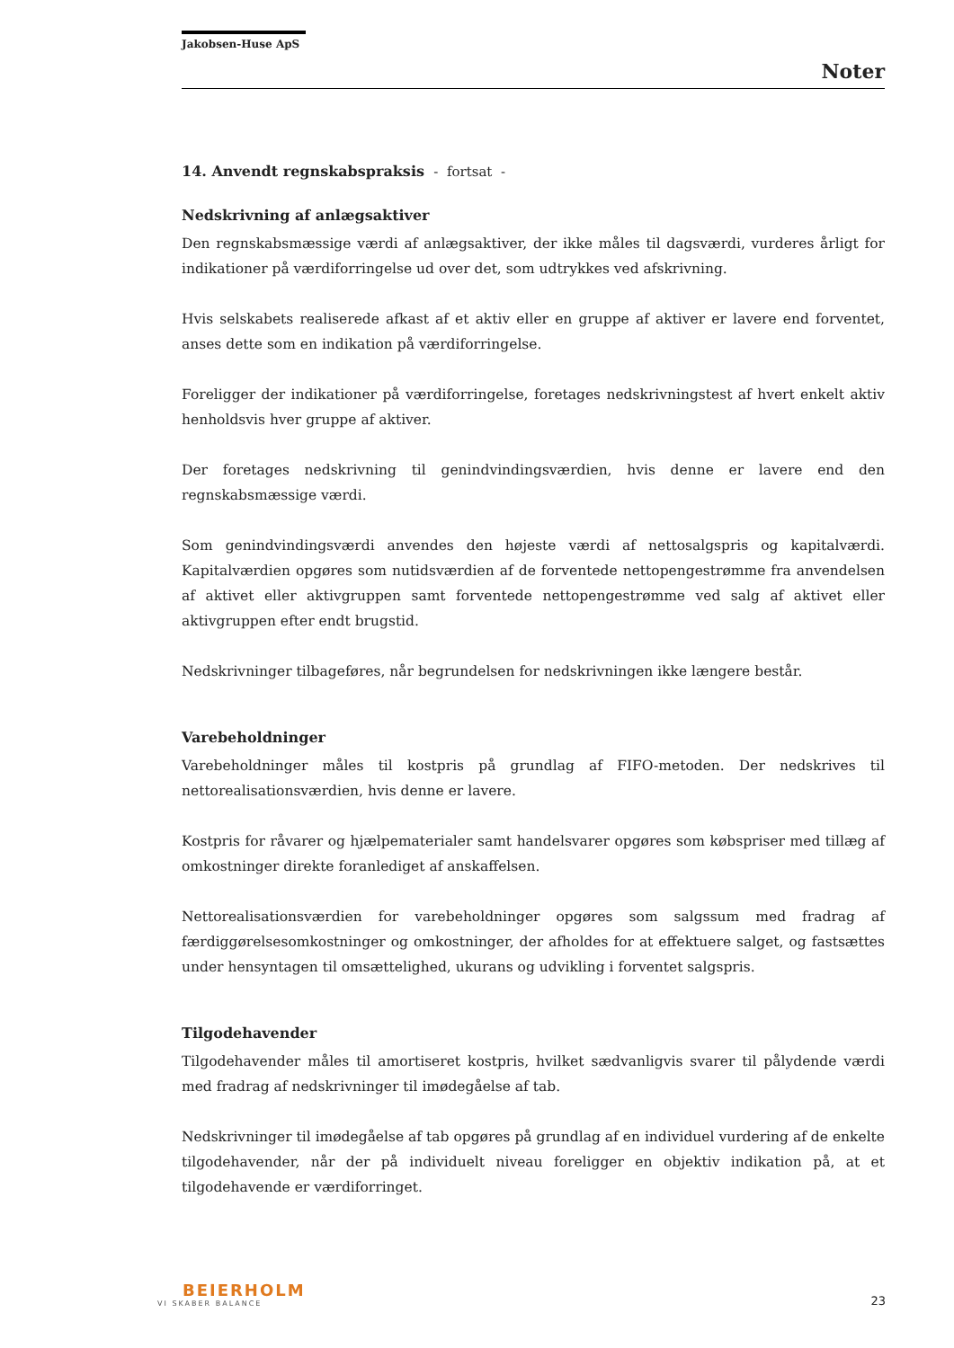Jakobsen-Huse ApS
Noter
14. Anvendt regnskabspraksis - fortsat -
Nedskrivning af anlægsaktiver
Den regnskabsmæssige værdi af anlægsaktiver, der ikke måles til dagsværdi, vurderes årligt for indikationer på værdiforringelse ud over det, som udtrykkes ved afskrivning.
Hvis selskabets realiserede afkast af et aktiv eller en gruppe af aktiver er lavere end forventet, anses dette som en indikation på værdiforringelse.
Foreligger der indikationer på værdiforringelse, foretages nedskrivningstest af hvert enkelt aktiv henholdsvis hver gruppe af aktiver.
Der foretages nedskrivning til genindvindingsværdien, hvis denne er lavere end den regnskabsmæssige værdi.
Som genindvindingsværdi anvendes den højeste værdi af nettosalgspris og kapitalværdi. Kapitalværdien opgøres som nutidsværdien af de forventede nettopengestrømme fra anvendelsen af aktivet eller aktivgruppen samt forventede nettopengestrømme ved salg af aktivet eller aktivgruppen efter endt brugstid.
Nedskrivninger tilbageføres, når begrundelsen for nedskrivningen ikke længere består.
Varebeholdninger
Varebeholdninger måles til kostpris på grundlag af FIFO-metoden. Der nedskrives til nettorealisationsværdien, hvis denne er lavere.
Kostpris for råvarer og hjælpematerialer samt handelsvarer opgøres som købspriser med tillæg af omkostninger direkte foranlediget af anskaffelsen.
Nettorealisationsværdien for varebeholdninger opgøres som salgssum med fradrag af færdiggørelsesomkostninger og omkostninger, der afholdes for at effektuere salget, og fastsættes under hensyntagen til omsættelighed, ukurans og udvikling i forventet salgspris.
Tilgodehavender
Tilgodehavender måles til amortiseret kostpris, hvilket sædvanligvis svarer til pålydende værdi med fradrag af nedskrivninger til imødegåelse af tab.
Nedskrivninger til imødegåelse af tab opgøres på grundlag af en individuel vurdering af de enkelte tilgodehavender, når der på individuelt niveau foreligger en objektiv indikation på, at et tilgodehavende er værdiforringet.
BEIERHOLM
VI SKABER BALANCE
23